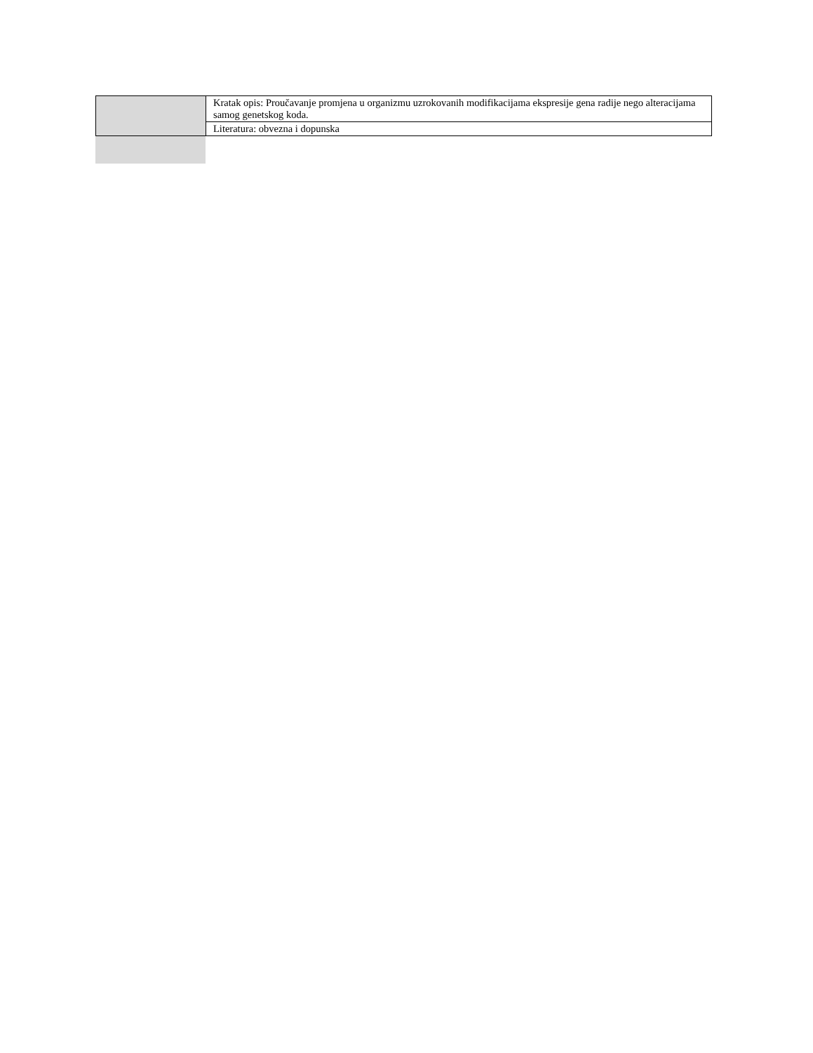| | Kratak opis: Proučavanje promjena u organizmu uzrokovanih modifikacijama ekspresije gena radije nego alteracijama samog genetskog koda. |
| | Literatura: obvezna i dopunska |